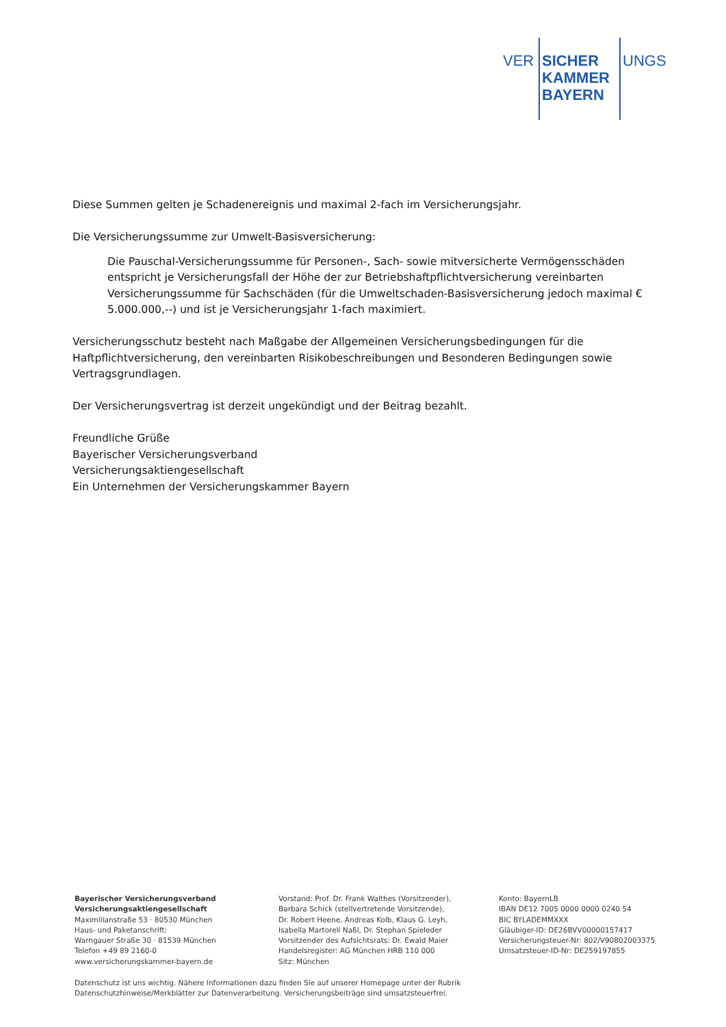VER SICHER UNGS
KAMMER
BAYERN
Diese Summen gelten je Schadenereignis und maximal 2-fach im Versicherungsjahr.
Die Versicherungssumme zur Umwelt-Basisversicherung:
Die Pauschal-Versicherungssumme für Personen-, Sach- sowie mitversicherte Vermögensschäden entspricht je Versicherungsfall der Höhe der zur Betriebshaftpflichtversicherung vereinbarten Versicherungssumme für Sachschäden (für die Umweltschaden-Basisversicherung jedoch maximal € 5.000.000,--) und ist je Versicherungsjahr 1-fach maximiert.
Versicherungsschutz besteht nach Maßgabe der Allgemeinen Versicherungsbedingungen für die Haftpflichtversicherung, den vereinbarten Risikobeschreibungen und Besonderen Bedingungen sowie Vertragsgrundlagen.
Der Versicherungsvertrag ist derzeit ungekündigt und der Beitrag bezahlt.
Freundliche Grüße
Bayerischer Versicherungsverband
Versicherungsaktiengesellschaft
Ein Unternehmen der Versicherungskammer Bayern
Bayerischer Versicherungsverband
Versicherungsaktiengesellschaft
Maximilianstraße 53 · 80530 München
Haus- und Paketanschrift:
Warngauer Straße 30 · 81539 München
Telefon +49 89 2160-0
www.versicherungskammer-bayern.de
Vorstand: Prof. Dr. Frank Walthes (Vorsitzender),
Barbara Schick (stellvertretende Vorsitzende),
Dr. Robert Heene, Andreas Kolb, Klaus G. Leyh,
Isabella Martorell Naßl, Dr. Stephan Spieleder
Vorsitzender des Aufsichtsrats: Dr. Ewald Maier
Handelsregister: AG München HRB 110 000
Sitz: München
Konto: BayernLB
IBAN DE12 7005 0000 0000 0240 54
BIC BYLADEMMXXX
Gläubiger-ID: DE26BVV00000157417
Versicherungsteuer-Nr: 802/V90802003375
Umsatzsteuer-ID-Nr: DE259197855
Datenschutz ist uns wichtig. Nähere Informationen dazu finden Sie auf unserer Homepage unter der Rubrik
Datenschutzhinweise/Merkblätter zur Datenverarbeitung. Versicherungsbeiträge sind umsatzsteuerfrei.